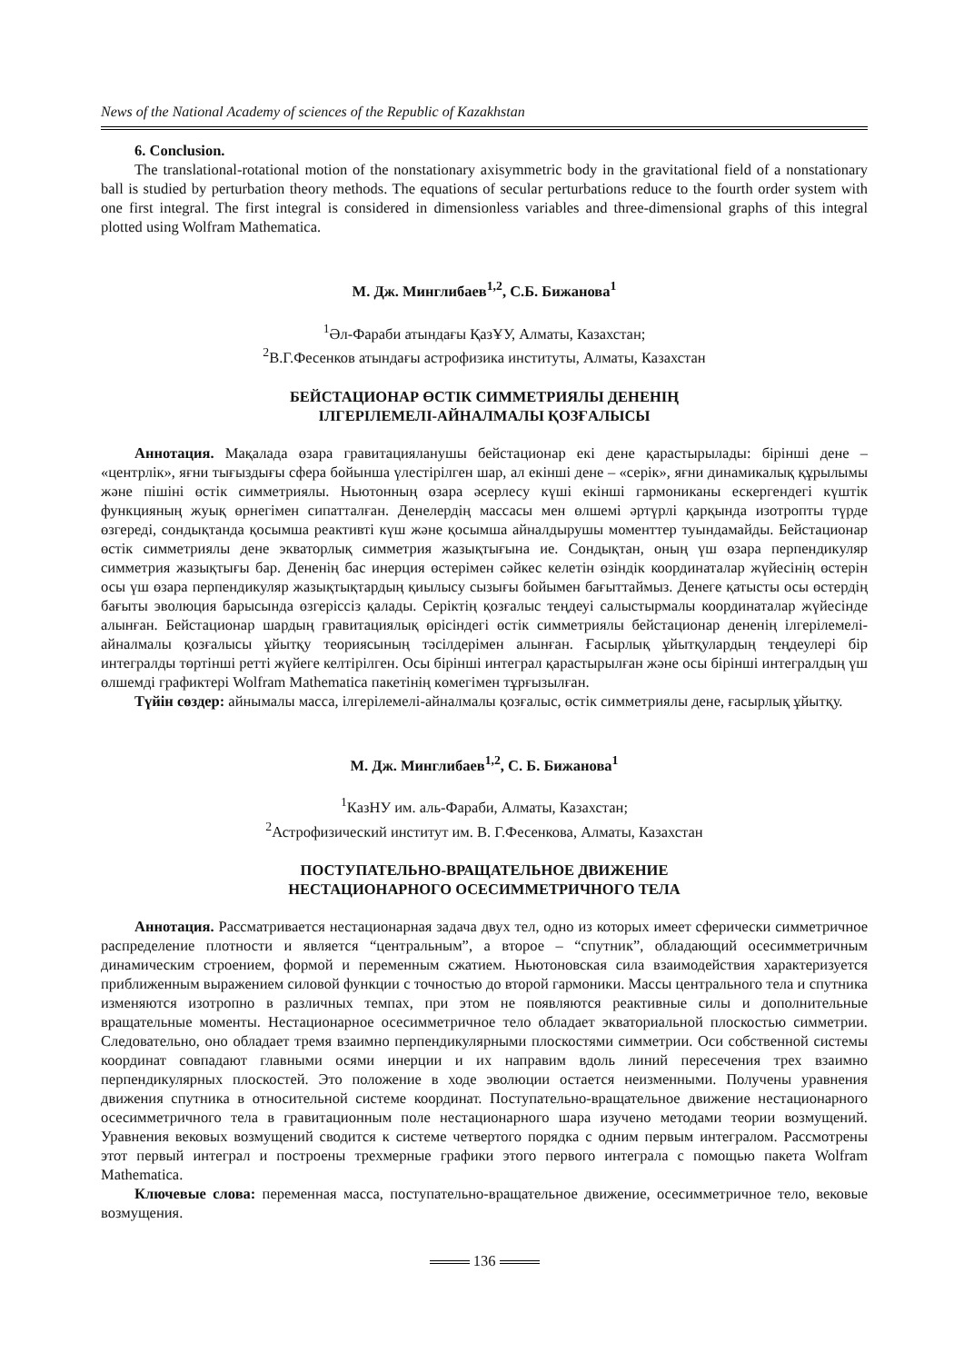News of the National Academy of sciences of the Republic of Kazakhstan
6. Conclusion.
The translational-rotational motion of the nonstationary axisymmetric body in the gravitational field of a nonstationary ball is studied by perturbation theory methods. The equations of secular perturbations reduce to the fourth order system with one first integral. The first integral is considered in dimensionless variables and three-dimensional graphs of this integral plotted using Wolfram Mathematica.
М. Дж. Минглибаев<sup>1,2</sup>, С.Б. Бижанова<sup>1</sup>
<sup>1</sup> Әл-Фараби атындағы ҚазҰУ, Алматы, Казахстан;
<sup>2</sup> В.Г.Фесенков атындағы астрофизика институты, Алматы, Казахстан
БЕЙСТАЦИОНАР ӨСТІК СИММЕТРИЯЛЫ ДЕНЕНІҢ
ІЛГЕРІЛЕМЕЛІ-АЙНАЛМАЛЫ ҚОЗҒАЛЫСЫ
Аннотация. Мақалада өзара гравитацияланушы бейстационар екі дене қарастырылады: бірінші дене – «центрлік», яғни тығыздығы сфера бойынша үлестірілген шар, ал екінші дене – «серік», яғни динамикалық құрылымы және пішіні өстік симметриялы. Ньютонның өзара әсерлесу күші екінші гармониканы ескергендегі күштік функцияның жуық өрнегімен сипатталған. Денелердің массасы мен өлшемі әртүрлі қарқында изотропты түрде өзгереді, сондықтанда қосымша реактивті күш және қосымша айналдырушы моменттер туындамайды. Бейстационар өстік симметриялы дене экваторлық симметрия жазықтығына ие. Сондықтан, оның үш өзара перпендикуляр симметрия жазықтығы бар. Дененің бас инерция өстерімен сәйкес келетін өзіндік координаталар жүйесінің өстерін осы үш өзара перпендикуляр жазықтықтардың қиылысу сызығы бойымен бағыттаймыз. Денеге қатысты осы өстердің бағыты эволюция барысында өзгеріссіз қалады. Серіктің қозғалыс теңдеуі салыстырмалы координаталар жүйесінде алынған. Бейстационар шардың гравитациялық өрісіндегі өстік симметриялы бейстационар дененің ілгерілемелі-айналмалы қозғалысы ұйытқу теориясының тәсілдерімен алынған. Ғасырлық ұйытқулардың теңдеулері бір интегралды төртінші ретті жүйеге келтірілген. Осы бірінші интеграл қарастырылған және осы бірінші интегралдың үш өлшемді графиктері Wolfram Mathematica пакетінің көмегімен тұрғызылған.
Түйін сөздер: айнымалы масса, ілгерілемелі-айналмалы қозғалыс, өстік симметриялы дене, ғасырлық ұйытқу.
М. Дж. Минглибаев<sup>1,2</sup>, С. Б. Бижанова<sup>1</sup>
<sup>1</sup> КазНУ им. аль-Фараби, Алматы, Казахстан;
<sup>2</sup> Астрофизический институт им. В. Г.Фесенкова, Алматы, Казахстан
ПОСТУПАТЕЛЬНО-ВРАЩАТЕЛЬНОЕ ДВИЖЕНИЕ
НЕСТАЦИОНАРНОГО ОСЕСИММЕТРИЧНОГО ТЕЛА
Аннотация. Рассматривается нестационарная задача двух тел, одно из которых имеет сферически симметричное распределение плотности и является “центральным”, а второе – “спутник”, обладающий осесимметричным динамическим строением, формой и переменным сжатием. Ньютоновская сила взаимодействия характеризуется приближенным выражением силовой функции с точностью до второй гармоники. Массы центрального тела и спутника изменяются изотропно в различных темпах, при этом не появляются реактивные силы и дополнительные вращательные моменты. Нестационарное осесимметричное тело обладает экваториальной плоскостью симметрии. Следовательно, оно обладает тремя взаимно перпендикулярными плоскостями симметрии. Оси собственной системы координат совпадают главными осями инерции и их направим вдоль линий пересечения трех взаимно перпендикулярных плоскостей. Это положение в ходе эволюции остается неизменными. Получены уравнения движения спутника в относительной системе координат. Поступательно-вращательное движение нестационарного осесимметричного тела в гравитационным поле нестационарного шара изучено методами теории возмущений. Уравнения вековых возмущений сводится к системе четвертого порядка с одним первым интегралом. Рассмотрены этот первый интеграл и построены трехмерные графики этого первого интеграла с помощью пакета Wolfram Mathematica.
Ключевые слова: переменная масса, поступательно-вращательное движение, осесимметричное тело, вековые возмущения.
136